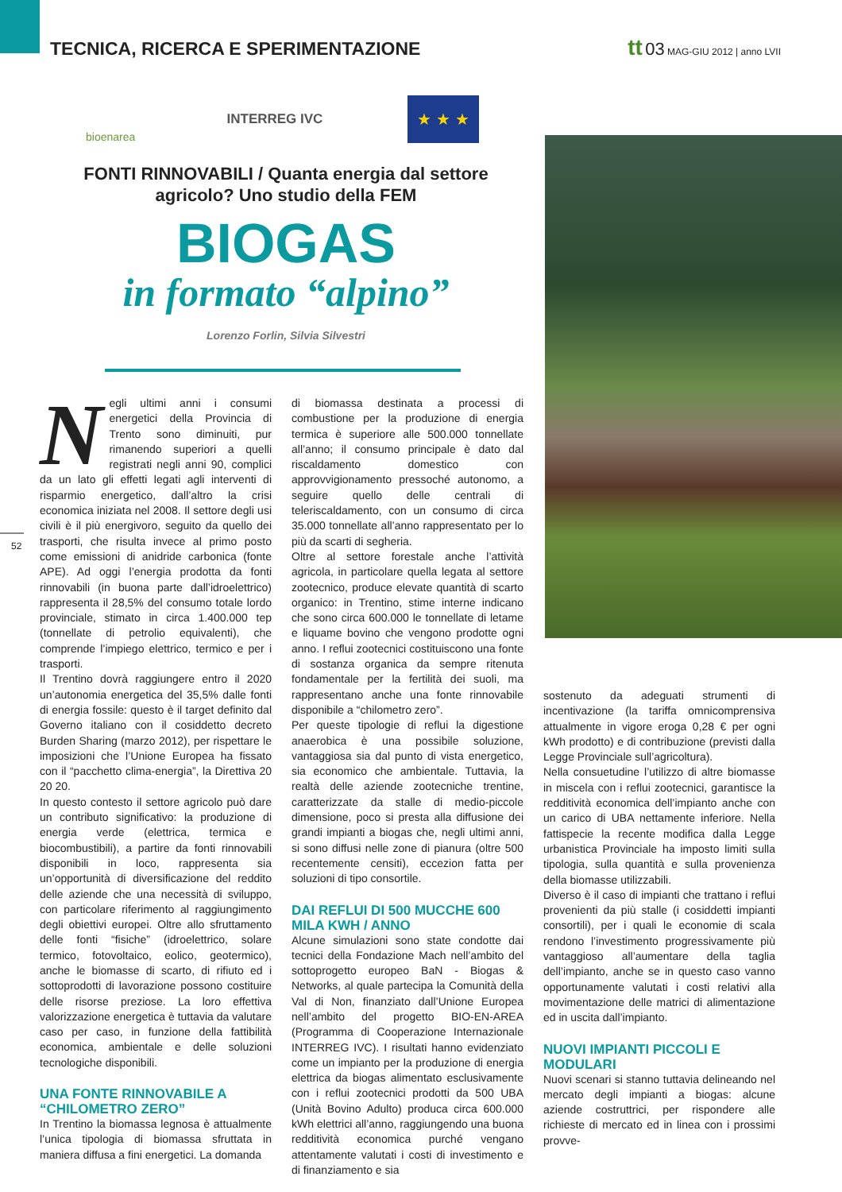TECNICA, RICERCA E SPERIMENTAZIONE
tt 03 MAG-GIU 2012 | anno LVII
bioenarea
INTERREG IVC
★ ★ ★
FONTI RINNOVABILI / Quanta energia dal settore agricolo? Uno studio della FEM
BIOGAS
in formato “alpino”
Lorenzo Forlin, Silvia Silvestri
52
Negli ultimi anni i consumi energetici della Provincia di Trento sono diminuiti, pur rimanendo superiori a quelli registrati negli anni 90, complici da un lato gli effetti legati agli interventi di risparmio energetico, dall’altro la crisi economica iniziata nel 2008. Il settore degli usi civili è il più energivoro, seguito da quello dei trasporti, che risulta invece al primo posto come emissioni di anidride carbonica (fonte APE). Ad oggi l’energia prodotta da fonti rinnovabili (in buona parte dall’idroelettrico) rappresenta il 28,5% del consumo totale lordo provinciale, stimato in circa 1.400.000 tep (tonnellate di petrolio equivalenti), che comprende l’impiego elettrico, termico e per i trasporti.
Il Trentino dovrà raggiungere entro il 2020 un’autonomia energetica del 35,5% dalle fonti di energia fossile: questo è il target definito dal Governo italiano con il cosiddetto decreto Burden Sharing (marzo 2012), per rispettare le imposizioni che l’Unione Europea ha fissato con il “pacchetto clima-energia”, la Direttiva 20 20 20.
In questo contesto il settore agricolo può dare un contributo significativo: la produzione di energia verde (elettrica, termica e biocombustibili), a partire da fonti rinnovabili disponibili in loco, rappresenta sia un’opportunità di diversificazione del reddito delle aziende che una necessità di sviluppo, con particolare riferimento al raggiungimento degli obiettivi europei. Oltre allo sfruttamento delle fonti “fisiche” (idroelettrico, solare termico, fotovoltaico, eolico, geotermico), anche le biomasse di scarto, di rifiuto ed i sottoprodotti di lavorazione possono costituire delle risorse preziose. La loro effettiva valorizzazione energetica è tuttavia da valutare caso per caso, in funzione della fattibilità economica, ambientale e delle soluzioni tecnologiche disponibili.
UNA FONTE RINNOVABILE A “CHILOMETRO ZERO”
In Trentino la biomassa legnosa è attualmente l’unica tipologia di biomassa sfruttata in maniera diffusa a fini energetici. La domanda
di biomassa destinata a processi di combustione per la produzione di energia termica è superiore alle 500.000 tonnellate all’anno; il consumo principale è dato dal riscaldamento domestico con approvvigionamento pressoché autonomo, a seguire quello delle centrali di teleriscaldamento, con un consumo di circa 35.000 tonnellate all’anno rappresentato per lo più da scarti di segheria.
Oltre al settore forestale anche l’attività agricola, in particolare quella legata al settore zootecnico, produce elevate quantità di scarto organico: in Trentino, stime interne indicano che sono circa 600.000 le tonnellate di letame e liquame bovino che vengono prodotte ogni anno. I reflui zootecnici costituiscono una fonte di sostanza organica da sempre ritenuta fondamentale per la fertilità dei suoli, ma rappresentano anche una fonte rinnovabile disponibile a “chilometro zero”.
Per queste tipologie di reflui la digestione anaerobica è una possibile soluzione, vantaggiosa sia dal punto di vista energetico, sia economico che ambientale. Tuttavia, la realtà delle aziende zootecniche trentine, caratterizzate da stalle di medio-piccole dimensione, poco si presta alla diffusione dei grandi impianti a biogas che, negli ultimi anni, si sono diffusi nelle zone di pianura (oltre 500 recentemente censiti), eccezion fatta per soluzioni di tipo consortile.
DAI REFLUI DI 500 MUCCHE 600 MILA KWH / ANNO
Alcune simulazioni sono state condotte dai tecnici della Fondazione Mach nell’ambito del sottoprogetto europeo BaN - Biogas & Networks, al quale partecipa la Comunità della Val di Non, finanziato dall’Unione Europea nell’ambito del progetto BIO-EN-AREA (Programma di Cooperazione Internazionale INTERREG IVC). I risultati hanno evidenziato come un impianto per la produzione di energia elettrica da biogas alimentato esclusivamente con i reflui zootecnici prodotti da 500 UBA (Unità Bovino Adulto) produca circa 600.000 kWh elettrici all’anno, raggiungendo una buona redditività economica purché vengano attentamente valutati i costi di investimento e di finanziamento e sia
sostenuto da adeguati strumenti di incentivazione (la tariffa omnicomprensiva attualmente in vigore eroga 0,28 € per ogni kWh prodotto) e di contribuzione (previsti dalla Legge Provinciale sull’agricoltura).
Nella consuetudine l’utilizzo di altre biomasse in miscela con i reflui zootecnici, garantisce la redditività economica dell’impianto anche con un carico di UBA nettamente inferiore. Nella fattispecie la recente modifica dalla Legge urbanistica Provinciale ha imposto limiti sulla tipologia, sulla quantità e sulla provenienza della biomasse utilizzabili.
Diverso è il caso di impianti che trattano i reflui provenienti da più stalle (i cosiddetti impianti consortili), per i quali le economie di scala rendono l’investimento progressivamente più vantaggioso all’aumentare della taglia dell’impianto, anche se in questo caso vanno opportunamente valutati i costi relativi alla movimentazione delle matrici di alimentazione ed in uscita dall’impianto.
NUOVI IMPIANTI PICCOLI E MODULARI
Nuovi scenari si stanno tuttavia delineando nel mercato degli impianti a biogas: alcune aziende costruttrici, per rispondere alle richieste di mercato ed in linea con i prossimi provve-